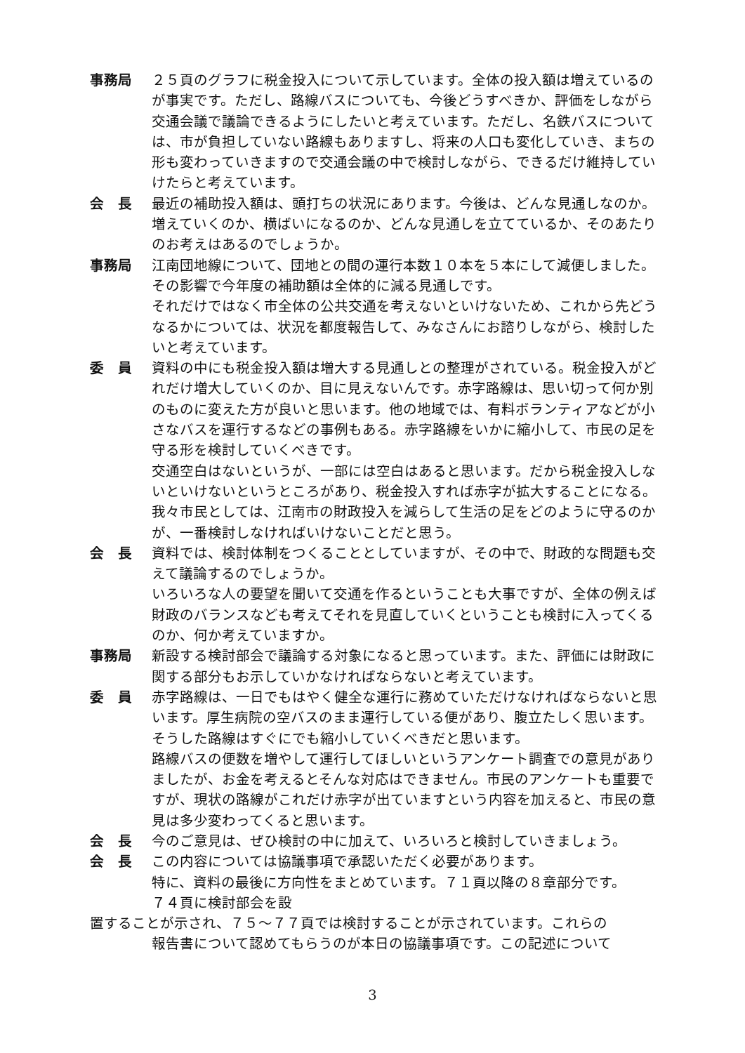事務局 ２５頁のグラフに税金投入について示しています。全体の投入額は増えているのが事実です。ただし、路線バスについても、今後どうすべきか、評価をしながら交通会議で議論できるようにしたいと考えています。ただし、名鉄バスについては、市が負担していない路線もありますし、将来の人口も変化していき、まちの形も変わっていきますので交通会議の中で検討しながら、できるだけ維持していけたらと考えています。
会　長 最近の補助投入額は、頭打ちの状況にあります。今後は、どんな見通しなのか。増えていくのか、横ばいになるのか、どんな見通しを立てているか、そのあたりのお考えはあるのでしょうか。
事務局 江南団地線について、団地との間の運行本数１０本を５本にして減便しました。その影響で今年度の補助額は全体的に減る見通しです。
それだけではなく市全体の公共交通を考えないといけないため、これから先どうなるかについては、状況を都度報告して、みなさんにお諮りしながら、検討したいと考えています。
委　員 資料の中にも税金投入額は増大する見通しとの整理がされている。税金投入がどれだけ増大していくのか、目に見えないんです。赤字路線は、思い切って何か別のものに変えた方が良いと思います。他の地域では、有料ボランティアなどが小さなバスを運行するなどの事例もある。赤字路線をいかに縮小して、市民の足を守る形を検討していくべきです。
交通空白はないというが、一部には空白はあると思います。だから税金投入しないといけないというところがあり、税金投入すれば赤字が拡大することになる。我々市民としては、江南市の財政投入を減らして生活の足をどのように守るのかが、一番検討しなければいけないことだと思う。
会　長 資料では、検討体制をつくることとしていますが、その中で、財政的な問題も交えて議論するのでしょうか。
いろいろな人の要望を聞いて交通を作るということも大事ですが、全体の例えば財政のバランスなども考えてそれを見直していくということも検討に入ってくるのか、何か考えていますか。
事務局 新設する検討部会で議論する対象になると思っています。また、評価には財政に関する部分もお示していかなければならないと考えています。
委　員 赤字路線は、一日でもはやく健全な運行に務めていただけなければならないと思います。厚生病院の空バスのまま運行している便があり、腹立たしく思います。そうした路線はすぐにでも縮小していくべきだと思います。
路線バスの便数を増やして運行してほしいというアンケート調査での意見がありましたが、お金を考えるとそんな対応はできません。市民のアンケートも重要ですが、現状の路線がこれだけ赤字が出ていますという内容を加えると、市民の意見は多少変わってくると思います。
会　長 今のご意見は、ぜひ検討の中に加えて、いろいろと検討していきましょう。
会　長 この内容については協議事項で承認いただく必要があります。
特に、資料の最後に方向性をまとめています。７１頁以降の８章部分です。
７４頁に検討部会を設
置することが示され、７５～７７頁では検討することが示されています。これらの
報告書について認めてもらうのが本日の協議事項です。この記述について
3